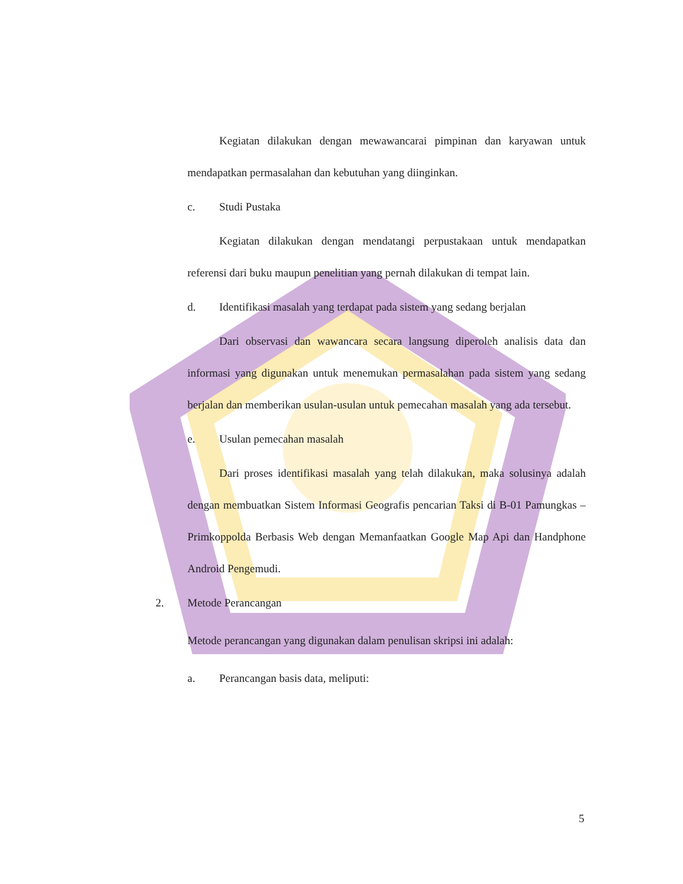Kegiatan dilakukan dengan mewawancarai pimpinan dan karyawan untuk mendapatkan permasalahan dan kebutuhan yang diinginkan.
c. Studi Pustaka
Kegiatan dilakukan dengan mendatangi perpustakaan untuk mendapatkan referensi dari buku maupun penelitian yang pernah dilakukan di tempat lain.
d. Identifikasi masalah yang terdapat pada sistem yang sedang berjalan
Dari observasi dan wawancara secara langsung diperoleh analisis data dan informasi yang digunakan untuk menemukan permasalahan pada sistem yang sedang berjalan dan memberikan usulan-usulan untuk pemecahan masalah yang ada tersebut.
e. Usulan pemecahan masalah
Dari proses identifikasi masalah yang telah dilakukan, maka solusinya adalah dengan membuatkan Sistem Informasi Geografis pencarian Taksi di B-01 Pamungkas – Primkoppolda Berbasis Web dengan Memanfaatkan Google Map Api dan Handphone Android Pengemudi.
2. Metode Perancangan
Metode perancangan yang digunakan dalam penulisan skripsi ini adalah:
a. Perancangan basis data, meliputi:
5